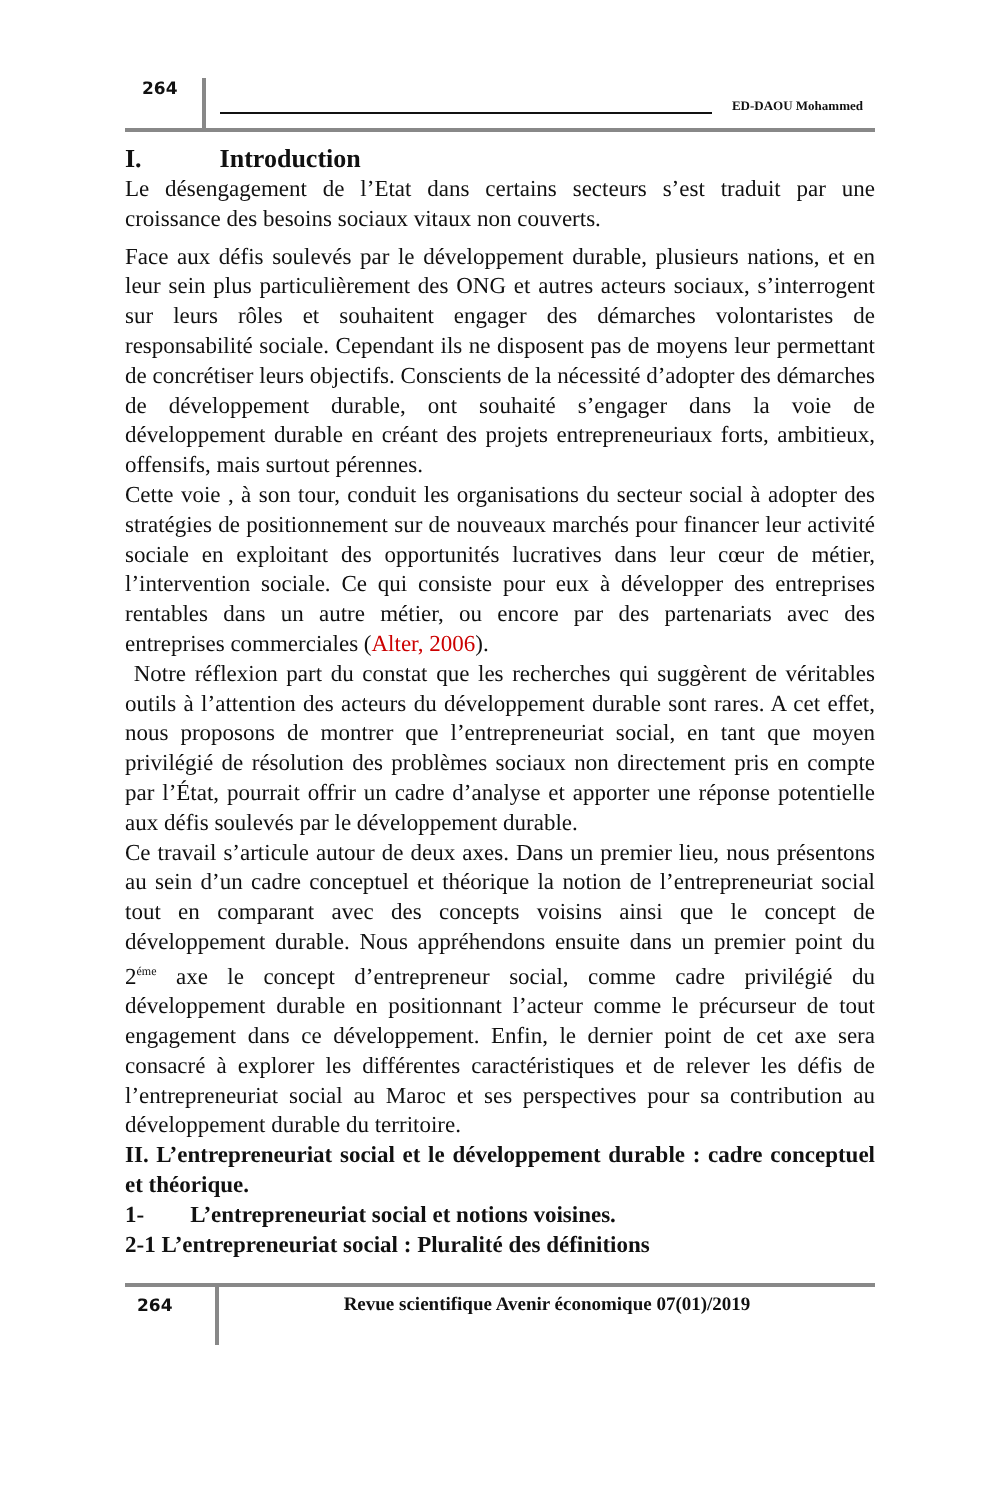264
ED-DAOU Mohammed
I. Introduction
Le désengagement de l’Etat dans certains secteurs s’est traduit par une croissance des besoins sociaux vitaux non couverts.
Face aux défis soulevés par le développement durable, plusieurs nations, et en leur sein plus particulièrement des ONG et autres acteurs sociaux, s’interrogent sur leurs rôles et souhaitent engager des démarches volontaristes de responsabilité sociale. Cependant ils ne disposent pas de moyens leur permettant de concrétiser leurs objectifs. Conscients de la nécessité d’adopter des démarches de développement durable, ont souhaité s’engager dans la voie de développement durable en créant des projets entrepreneuriaux forts, ambitieux, offensifs, mais surtout pérennes.
Cette voie , à son tour, conduit les organisations du secteur social à adopter des stratégies de positionnement sur de nouveaux marchés pour financer leur activité sociale en exploitant des opportunités lucratives dans leur cœur de métier, l’intervention sociale. Ce qui consiste pour eux à développer des entreprises rentables dans un autre métier, ou encore par des partenariats avec des entreprises commerciales (Alter, 2006).
Notre réflexion part du constat que les recherches qui suggèrent de véritables outils à l’attention des acteurs du développement durable sont rares. A cet effet, nous proposons de montrer que l’entrepreneuriat social, en tant que moyen privilégié de résolution des problèmes sociaux non directement pris en compte par l’État, pourrait offrir un cadre d’analyse et apporter une réponse potentielle aux défis soulevés par le développement durable.
Ce travail s’articule autour de deux axes. Dans un premier lieu, nous présentons au sein d’un cadre conceptuel et théorique la notion de l’entrepreneuriat social tout en comparant avec des concepts voisins ainsi que le concept de développement durable. Nous appréhendons ensuite dans un premier point du 2<sup>éme</sup> axe le concept d’entrepreneur social, comme cadre privilégié du développement durable en positionnant l’acteur comme le précurseur de tout engagement dans ce développement. Enfin, le dernier point de cet axe sera consacré à explorer les différentes caractéristiques et de relever les défis de l’entrepreneuriat social au Maroc et ses perspectives pour sa contribution au développement durable du territoire.
II. L’entrepreneuriat social et le développement durable : cadre conceptuel et théorique.
1- L’entrepreneuriat social et notions voisines.
2-1 L’entrepreneuriat social : Pluralité des définitions
264 Revue scientifique Avenir économique 07(01)/2019